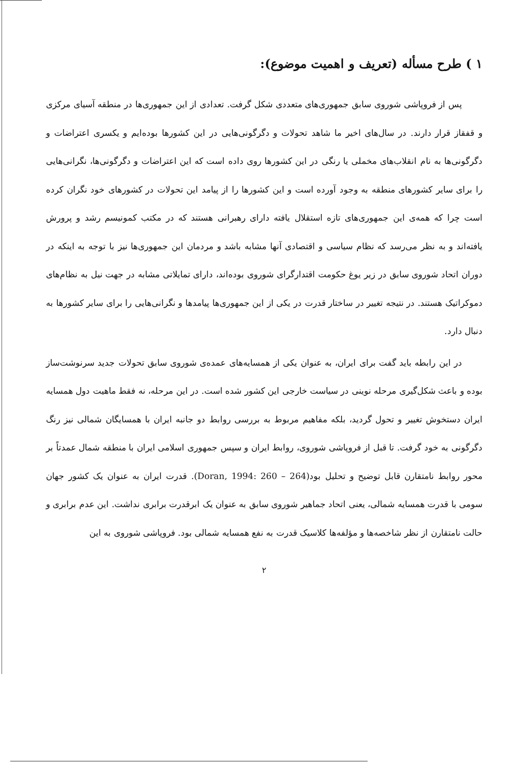۱ ) طرح مسأله (تعریف و اهمیت موضوع):
پس از فروپاشی شوروی سابق جمهوری‌های متعددی شکل گرفت. تعدادی از این جمهوری‌ها در منطقه آسیای مرکزی و قفقاز قرار دارند. در سال‌های اخیر ما شاهد تحولات و دگرگونی‌هایی در این کشورها بوده‌ایم و یکسری اعتراضات و دگرگونی‌ها به نام انقلاب‌های مخملی یا رنگی در این کشورها روی داده است که این اعتراضات و دگرگونی‌ها، نگرانی‌هایی را برای سایر کشورهای منطقه به وجود آورده است و این کشورها را از پیامد این تحولات در کشورهای خود نگران کرده است چرا که همه‌ی این جمهوری‌های تازه استقلال یافته دارای رهبرانی هستند که در مکتب کمونیسم رشد و پرورش یافته‌اند و به نظر می‌رسد که نظام سیاسی و اقتصادی آنها مشابه باشد و مردمان این جمهوری‌ها نیز با توجه به اینکه در دوران اتحاد شوروی سابق در زیر یوغ حکومت اقتدارگرای شوروی بوده‌اند، دارای تمایلاتی مشابه در جهت نیل به نظام‌های دموکراتیک هستند. در نتیجه تغییر در ساختار قدرت در یکی از این جمهوری‌ها پیامدها و نگرانی‌هایی را برای سایر کشورها به دنبال دارد.
در این رابطه باید گفت برای ایران، به عنوان یکی از همسایه‌های عمده‌ی شوروی سابق تحولات جدید سرنوشت‌ساز بوده و باعث شکل‌گیری مرحله نوینی در سیاست خارجی این کشور شده است. در این مرحله، نه فقط ماهیت دول همسایه ایران دستخوش تغییر و تحول گردید، بلکه مفاهیم مربوط به بررسی روابط دو جانبه ایران با همسایگان شمالی نیز رنگ دگرگونی به خود گرفت. تا قبل از فروپاشی شوروی، روابط ایران و سپس جمهوری اسلامی ایران با منطقه شمال عمدتاً بر محور روابط نامتقارن قابل توضیح و تحلیل بود(Doran, 1994: 260 – 264). قدرت ایران به عنوان یک کشور جهان سومی با قدرت همسایه شمالی، یعنی اتحاد جماهیر شوروی سابق به عنوان یک ابرقدرت برابری نداشت. این عدم برابری و حالت نامتقارن از نظر شاخصه‌ها و مؤلفه‌ها کلاسیک قدرت به نفع همسایه شمالی بود. فروپاشی شوروی به این
۲